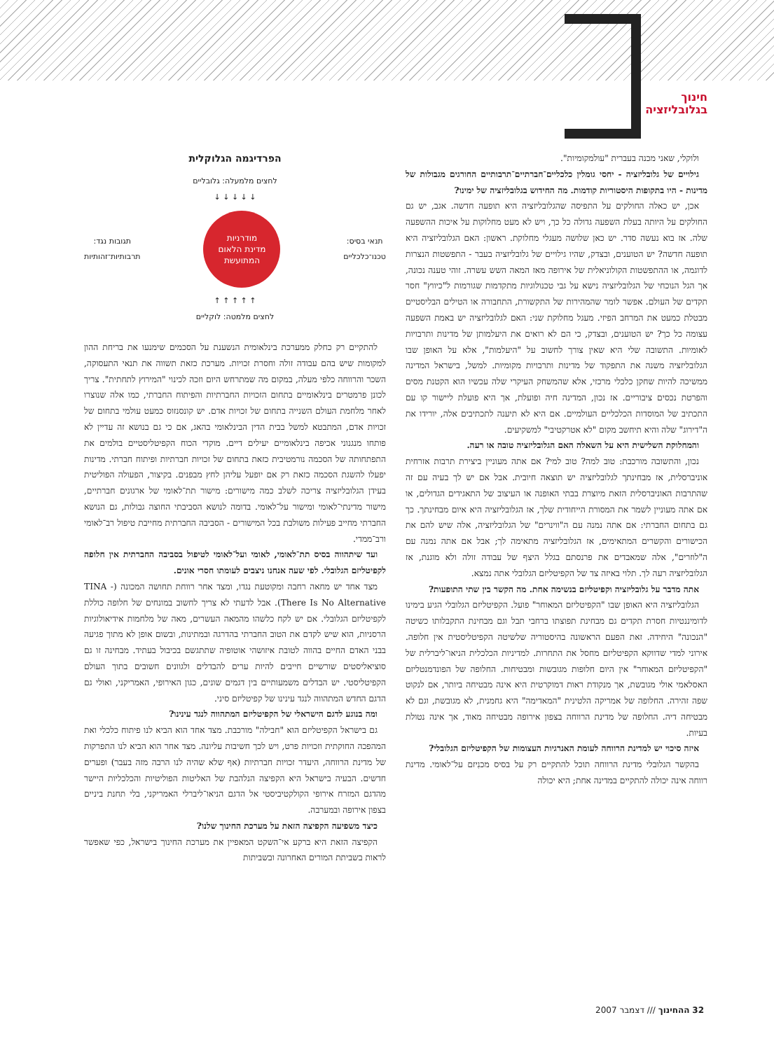חינוך
בגלובליזציה
ולוקלי, שאני מכנה בעברית "עולמקומיות".
גילויים של גלובליזציה - יחסי גומלין כלכליים־חברתיים־תרבותיים החורגים מגבולות של מדינות - היו בתקופות היסטוריות קודמות. מה החידוש בגלובליזציה של ימינו?
אכן, יש כאלה החולקים על התפיסה שהגלובליזציה היא תופעה חדשה. אגב, יש גם החולקים על היותה בעלת השפעה גדולה כל כך, ויש לא מעט מחלוקות על איכות ההשפעה שלה. אז בוא נעשה סדר. יש כאן שלושה מעגלי מחלוקת. ראשון: האם הגלובליזציה היא תופעה חדשה? יש הטוענים, ובצדק, שהיו גילויים של גלובליזציה בעבר - התפשטות הנצרות לדוגמה, או ההתפשטות הקולוניאלית של אירופה מאז המאה השש עשרה. זוהי טענה נכונה, אך הגל הנוכחי של הגלובליזציה נישא על גבי טכנולוגיות מתקדמות שגורמות ל"כיווץ" חסר תקדים של העולם. אפשר לומר שהמהירות של התקשורת, התחבורה או הטילים הבליסטיים מבטלת כמעט את המרחב הפיזי. מעגל מחלוקת שני: האם לגלובליזציה יש באמת השפעה עצומה כל כך? יש הטוענים, ובצדק, כי הם לא רואים את היעלמותן של מדינות ותרבויות לאומיות. התשובה שלי היא שאין צורך לחשוב על "היעלמות", אלא על האופן שבו הגלובליזציה משנה את התפקוד של מדינות ותרבויות מקומיות. למשל, בישראל המדינה ממשיכה להיות שחקן כלכלי מרכזי, אלא שהמשחק העיקרי שלה עכשיו הוא הקטנת מסים והפרטת נכסים ציבוריים. אז נכון, המדינה חיה ופועלת, אך היא פועלת ליישור קו עם התכתיב של המוסדות הכלכליים העולמיים. אם היא לא תיענה לתכתיבים אלה, יורידו את ה"דירוג" שלה והיא תיחשב מקום "לא אטרקטיבי" למשקיעים.
והמחלוקת השלישית היא על השאלה האם הגלובליזציה טובה או רעה.
נכון, והתשובה מורכבת: טוב למה? טוב למי? אם אתה מעוניין ביצירת תרבות אזרחית אוניברסלית, אז מבחינתך לגלובליזציה יש תוצאה חיובית. אבל אם יש לך בעיה עם זה שהתרבות האוניברסלית הזאת מיוצרת בבתי האופנה או העיצוב של התאגידים הגדולים, או אם אתה מעוניין לשמר את המסורת הייחודית שלך, אז הגלובליזציה היא איום מבחינתך. כך גם בתחום החברתי: אם אתה נמנה עם ה"ווינרים" של הגלובליזציה, אלה שיש להם את הכישורים והקשרים המתאימים, אז הגלובליזציה מתאימה לך; אבל אם אתה נמנה עם ה"לוזרים", אלה שמאבדים את פרנסתם בגלל היצף של עבודה זולה ולא מוגנת, אז הגלובליזציה רעה לך. תלוי באיזה צד של הקפיטליזם הגלובלי אתה נמצא.
אתה מדבר על גלובליזציה וקפיטליזם בנשימה אחת. מה הקשר בין שתי התופעות?
הגלובליזציה היא האופן שבו "הקפיטליזם המאוחר" פועל. הקפיטליזם הגלובלי הגיע בימינו לדומיננטיות חסרת תקדים גם מבחינת תפוצתו ברחבי תבל וגם מבחינת התקבלותו כשיטה "הנכונה" היחידה. זאת הפעם הראשונה בהיסטוריה שלשיטה הקפיטליסטית אין חלופה. אירוני למדי שדווקא הקפיטליזם מחסל את התחרות. למדיניות הכלכלית הניאו־ליברלית של "הקפיטליזם המאוחר" אין היום חלופות מגובשות ומבטיחות. החלופה של הפונדמנטליזם האסלאמי אולי מגובשת, אך מנקודת ראות דמוקרטית היא אינה מבטיחה ביותר, אם לנקוט שפה זהירה. החלופה של אמריקה הלטינית "המאדימה" היא גחמנית, לא מגובשת, וגם לא מבטיחה דיה. החלופה של מדינת הרווחה בצפון אירופה מבטיחה מאוד, אך אינה נטולת בעיות.
איזה סיכוי יש למדינת הרווחה לעומת האנרגיות העצומות של הקפיטליזם הגלובלי?
בהקשר הגלובלי מדינת הרווחה תוכל להתקיים רק על בסיס מכנִיזם על־לאומי. מדינת רווחה אינה יכולה להתקיים במדינה אחת; היא יכולה
הפרדיגמה הגלוקלית
לחצים מלמעלה: גלובליים
↓ ↓ ↓ ↓ ↓
תנאי בסיס:
טכנו־כלכליים
מודרניות
מדינת הלאום
המתועשת
תגובות נגד:
תרבותיות־זהותיות
↑ ↑ ↑ ↑ ↑
לחצים מלמטה: לוקליים
להתקיים רק כחלק ממערכת בינלאומית הנשענת על הסכמים שימנעו את בריחת ההון למקומות שיש בהם עבודה זולה וחסרת זכויות. מערכת כזאת תשווה את תנאי התעסוקה, השכר והרווחה כלפי מעלה, במקום מה שמתרחש היום וזכה לכינוי "המירוץ לתחתית". צריך לכונן פרמטרים בינלאומיים בתחום הזכויות החברתיות והפיתוח החברתי, כמו אלה שנוצרו לאחר מלחמת העולם השנייה בתחום של זכויות אדם. יש קונסנזוס כמעט עולמי בתחום של זכויות אדם, המתבטא למשל בבית הדין הבינלאומי בהאג, אם כי גם בנושא זה עדיין לא פותחו מנגנוני אכיפה בינלאומיים יעילים דיים. מוקדי הכוח הקפיטליסטיים בולמים את התפתחותה של הסכמה נורמטיבית כזאת בתחום של זכויות חברתיות ופיתוח חברתי. מדינות יפעלו להשגת הסכמה כזאת רק אם יופעל עליהן לחץ מבפנים. בקיצור, הפעולה הפוליטית בעידן הגלובליזציה צריכה לשלב כמה מישורים: מישור תת־לאומי של ארגונים חברתיים, מישור מדינתי־לאומי ומישור על־לאומי. בדומה לנושא הסביבתי החוצה גבולות, גם הנושא החברתי מחייב פעילות משולבת בכל המישורים - הסביבה החברתית מחייבת טיפול רב־לאומי ורב־ממדי.
ועד שיתהווה בסיס תת־לאומי, לאומי ועל־לאומי לטיפול בסביבה החברתית אין חלופה לקפיטליזם הגלובלי. לפי שעה אנחנו ניצבים לעומתו חסרי אונים.
מצד אחד יש מחאה רחבה ומקוטעת נגדו, ומצד אחר רווחת תחושה המכונה (TINA - There Is No Alternative). אבל לדעתי לא צריך לחשוב במונחים של חלופה כוללת לקפיטליזם הגלובלי. אם יש לקח כלשהו מהמאה העשרים, מאה של מלחמות אידיאולוגיות הרסניות, הוא שיש לקדם את הטוב החברתי בהדרגה ובמתינות, ובשום אופן לא מתוך פגיעה בבני האדם החיים בהווה לטובת איזושהי אוטופיה שתתגשם בכיבול בעתיד. מבחינה זו גם סוציאליסטים שורשיים חייבים להיות ערים להבדלים ולגוונים חשובים בתוך העולם הקפיטליסטי. יש הבדלים משמעותיים בין דגמים שונים, כגון האירופי, האמריקני, ואולי גם הדגם החדש המתהווה לנגד עינינו של קפיטליזם סיני.
ומה בנוגע לדגם הישראלי של הקפיטליזם המתהווה לנגד עינינו?
גם בישראל הקפיטליזם הוא "חבילה" מורכבת. מצד אחד הוא הביא לנו פיתוח כלכלי ואת המהפכה החוקתית וזכויות פרט, ויש לכך חשיבות עליונה. מצד אחר הוא הביא לנו התפרקות של מדינת הרווחה, היעדר זכויות חברתיות (אף שלא שהיה לנו הרבה מזה בעבר) ופערים חדשים. הבעיה בישראל היא הקפיצה הנלהבת של האליטות הפוליטיות והכלכליות היישר מהדגם המזרח אירופי הקולקטיביסטי אל הדגם הניאו־ליברלי האמריקני, בלי תחנת ביניים בצפון אירופה ובמערבה.
כיצד משפיעה הקפיצה הזאת על מערכת החינוך שלנו?
הקפיצה הזאת היא ברקע אי־השקט המאפיין את מערכת החינוך בישראל, כפי שאפשר לראות בשביתת המורים האחרונה ובשביתות
32 ההחינוך /// דצמבר 2007